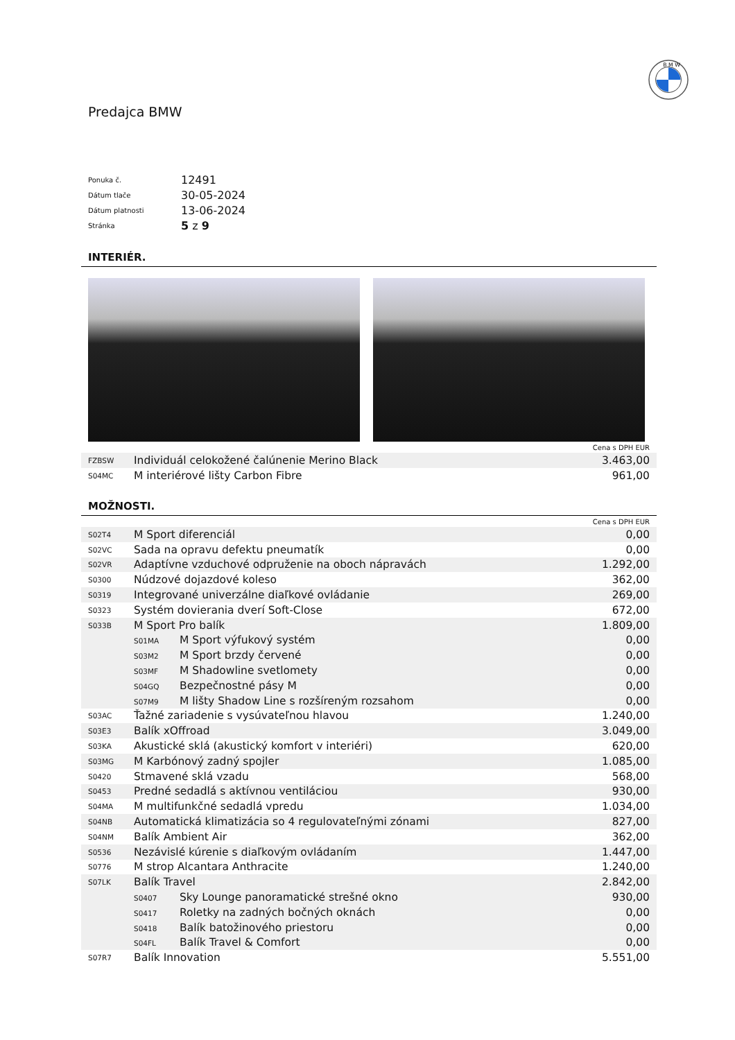B M W
Predajca BMW
| Ponuka č. | 12491 |
| Dátum tlače | 30-05-2024 |
| Dátum platnosti | 13-06-2024 |
| Stránka | 5 z 9 |
INTERIÉR.
| Cena s DPH EUR | | |
| FZBSW | Individuál celokožené čalúnenie Merino Black | 3.463,00 |
| S04MC | M interiérové lišty Carbon Fibre | 961,00 |
MOŽNOSTI.
| Cena s DPH EUR | | |
| S02T4 | M Sport diferenciál | 0,00 |
| S02VC | Sada na opravu defektu pneumatík | 0,00 |
| S02VR | Adaptívne vzduchové odpruženie na oboch nápravách | 1.292,00 |
| S0300 | Núdzové dojazdové koleso | 362,00 |
| S0319 | Integrované univerzálne diaľkové ovládanie | 269,00 |
| S0323 | Systém dovierania dverí Soft-Close | 672,00 |
| S033B | M Sport Pro balík | 1.809,00 |
| | S01MA M Sport výfukový systém | 0,00 |
| | S03M2 M Sport brzdy červené | 0,00 |
| | S03MF M Shadowline svetlomety | 0,00 |
| | S04GQ Bezpečnostné pásy M | 0,00 |
| | S07M9 M lišty Shadow Line s rozšíreným rozsahom | 0,00 |
| S03AC | Ťažné zariadenie s vysúvateľnou hlavou | 1.240,00 |
| S03E3 | Balík xOffroad | 3.049,00 |
| S03KA | Akustické sklá (akustický komfort v interiéri) | 620,00 |
| S03MG | M Karbónový zadný spojler | 1.085,00 |
| S0420 | Stmavené sklá vzadu | 568,00 |
| S0453 | Predné sedadlá s aktívnou ventiláciou | 930,00 |
| S04MA | M multifunkčné sedadlá vpredu | 1.034,00 |
| S04NB | Automatická klimatizácia so 4 regulovateľnými zónami | 827,00 |
| S04NM | Balík Ambient Air | 362,00 |
| S0536 | Nezávislé kúrenie s diaľkovým ovládaním | 1.447,00 |
| S0776 | M strop Alcantara Anthracite | 1.240,00 |
| S07LK | Balík Travel | 2.842,00 |
| | S0407 Sky Lounge panoramatické strešné okno | 930,00 |
| | S0417 Roletky na zadných bočných oknách | 0,00 |
| | S0418 Balík batožinového priestoru | 0,00 |
| | S04FL Balík Travel & Comfort | 0,00 |
| S07R7 | Balík Innovation | 5.551,00 |